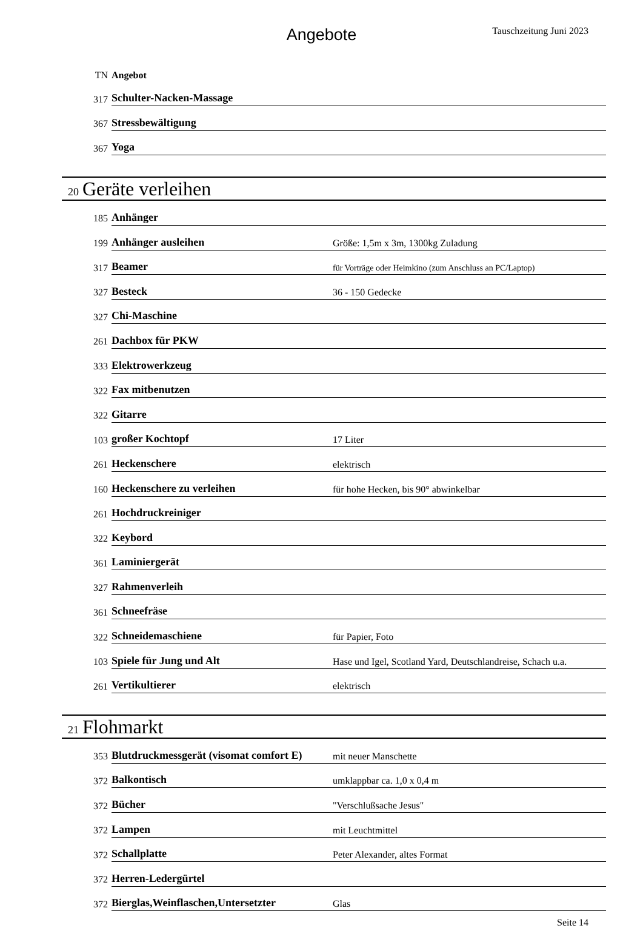Angebote Tauschzeitung Juni 2023
| TN | Angebot | |
| 317 | Schulter-Nacken-Massage | |
| 367 | Stressbewältigung | |
| 367 | Yoga | |
20 Geräte verleihen
| 185 | Anhänger | |
| 199 | Anhänger ausleihen | Größe: 1,5m x 3m, 1300kg Zuladung |
| 317 | Beamer | für Vorträge oder Heimkino (zum Anschluss an PC/Laptop) |
| 327 | Besteck | 36 - 150 Gedecke |
| 327 | Chi-Maschine | |
| 261 | Dachbox für PKW | |
| 333 | Elektrowerkzeug | |
| 322 | Fax mitbenutzen | |
| 322 | Gitarre | |
| 103 | großer Kochtopf | 17 Liter |
| 261 | Heckenschere | elektrisch |
| 160 | Heckenschere zu verleihen | für hohe Hecken, bis 90° abwinkelbar |
| 261 | Hochdruckreiniger | |
| 322 | Keybord | |
| 361 | Laminiergerät | |
| 327 | Rahmenverleih | |
| 361 | Schneefräse | |
| 322 | Schneidemaschiene | für Papier, Foto |
| 103 | Spiele für Jung und Alt | Hase und Igel, Scotland Yard, Deutschlandreise, Schach u.a. |
| 261 | Vertikultierer | elektrisch |
21 Flohmarkt
| 353 | Blutdruckmessgerät (visomat comfort E) | mit neuer Manschette |
| 372 | Balkontisch | umklappbar ca. 1,0 x 0,4 m |
| 372 | Bücher | "Verschlußsache Jesus" |
| 372 | Lampen | mit Leuchtmittel |
| 372 | Schallplatte | Peter Alexander, altes Format |
| 372 | Herren-Ledergürtel | |
| 372 | Bierglas,Weinflaschen,Untersetzter | Glas |
Seite 14